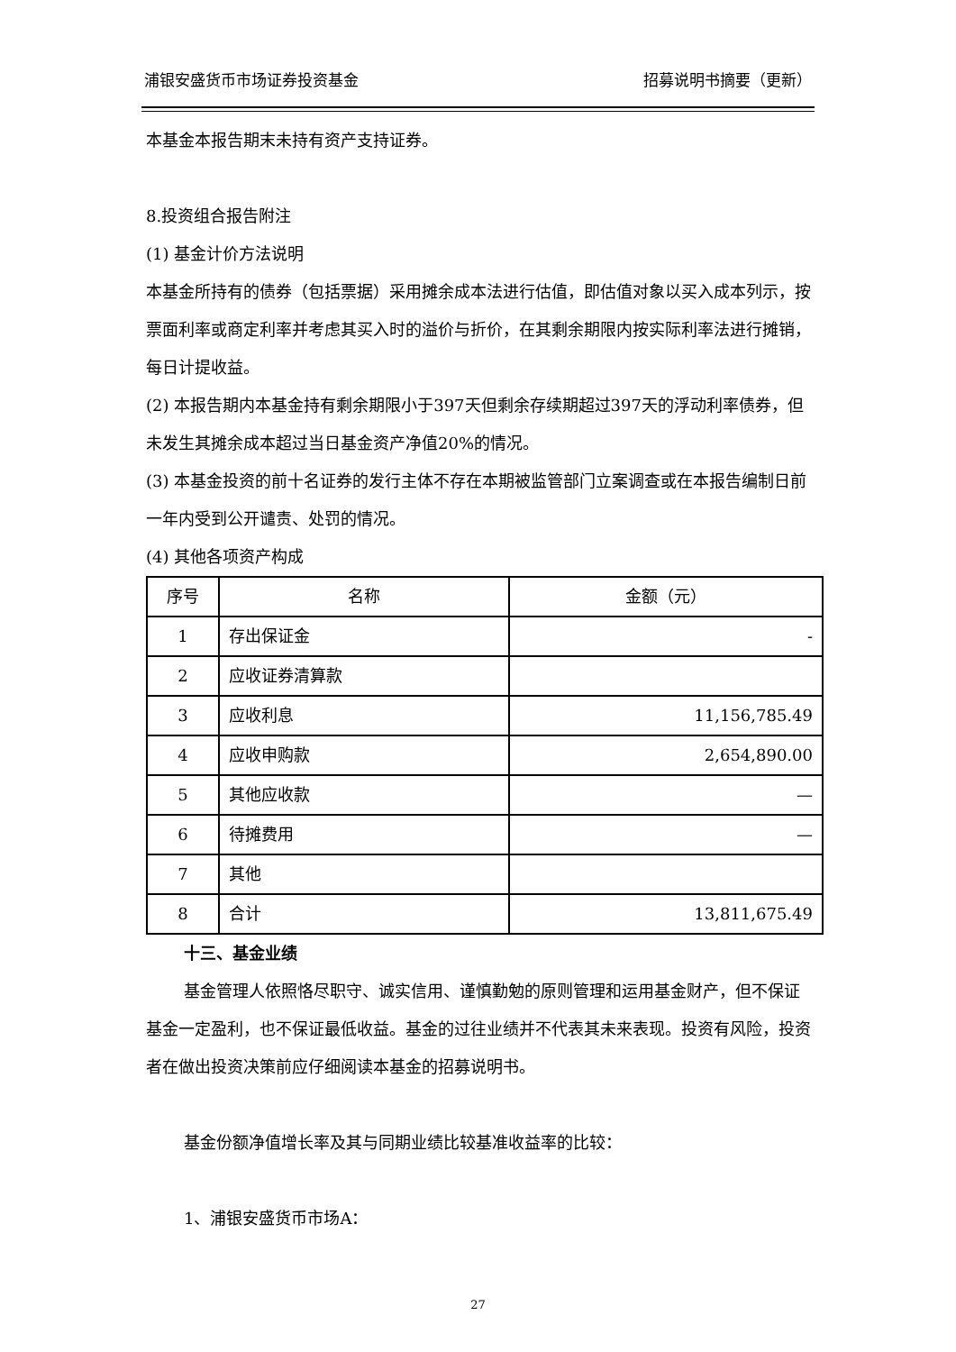浦银安盛货币市场证券投资基金 招募说明书摘要（更新）
本基金本报告期末未持有资产支持证券。
8.投资组合报告附注
(1) 基金计价方法说明
本基金所持有的债券（包括票据）采用摊余成本法进行估值，即估值对象以买入成本列示，按票面利率或商定利率并考虑其买入时的溢价与折价，在其剩余期限内按实际利率法进行摊销，每日计提收益。
(2) 本报告期内本基金持有剩余期限小于397天但剩余存续期超过397天的浮动利率债券，但未发生其摊余成本超过当日基金资产净值20%的情况。
(3) 本基金投资的前十名证券的发行主体不存在本期被监管部门立案调查或在本报告编制日前一年内受到公开谴责、处罚的情况。
(4) 其他各项资产构成
| 序号 | 名称 | 金额（元） |
| --- | --- | --- |
| 1 | 存出保证金 | - |
| 2 | 应收证券清算款 | |
| 3 | 应收利息 | 11,156,785.49 |
| 4 | 应收申购款 | 2,654,890.00 |
| 5 | 其他应收款 | — |
| 6 | 待摊费用 | — |
| 7 | 其他 | |
| 8 | 合计 | 13,811,675.49 |
十三、基金业绩
基金管理人依照恪尽职守、诚实信用、谨慎勤勉的原则管理和运用基金财产，但不保证基金一定盈利，也不保证最低收益。基金的过往业绩并不代表其未来表现。投资有风险，投资者在做出投资决策前应仔细阅读本基金的招募说明书。
基金份额净值增长率及其与同期业绩比较基准收益率的比较：
1、浦银安盛货币市场A：
27